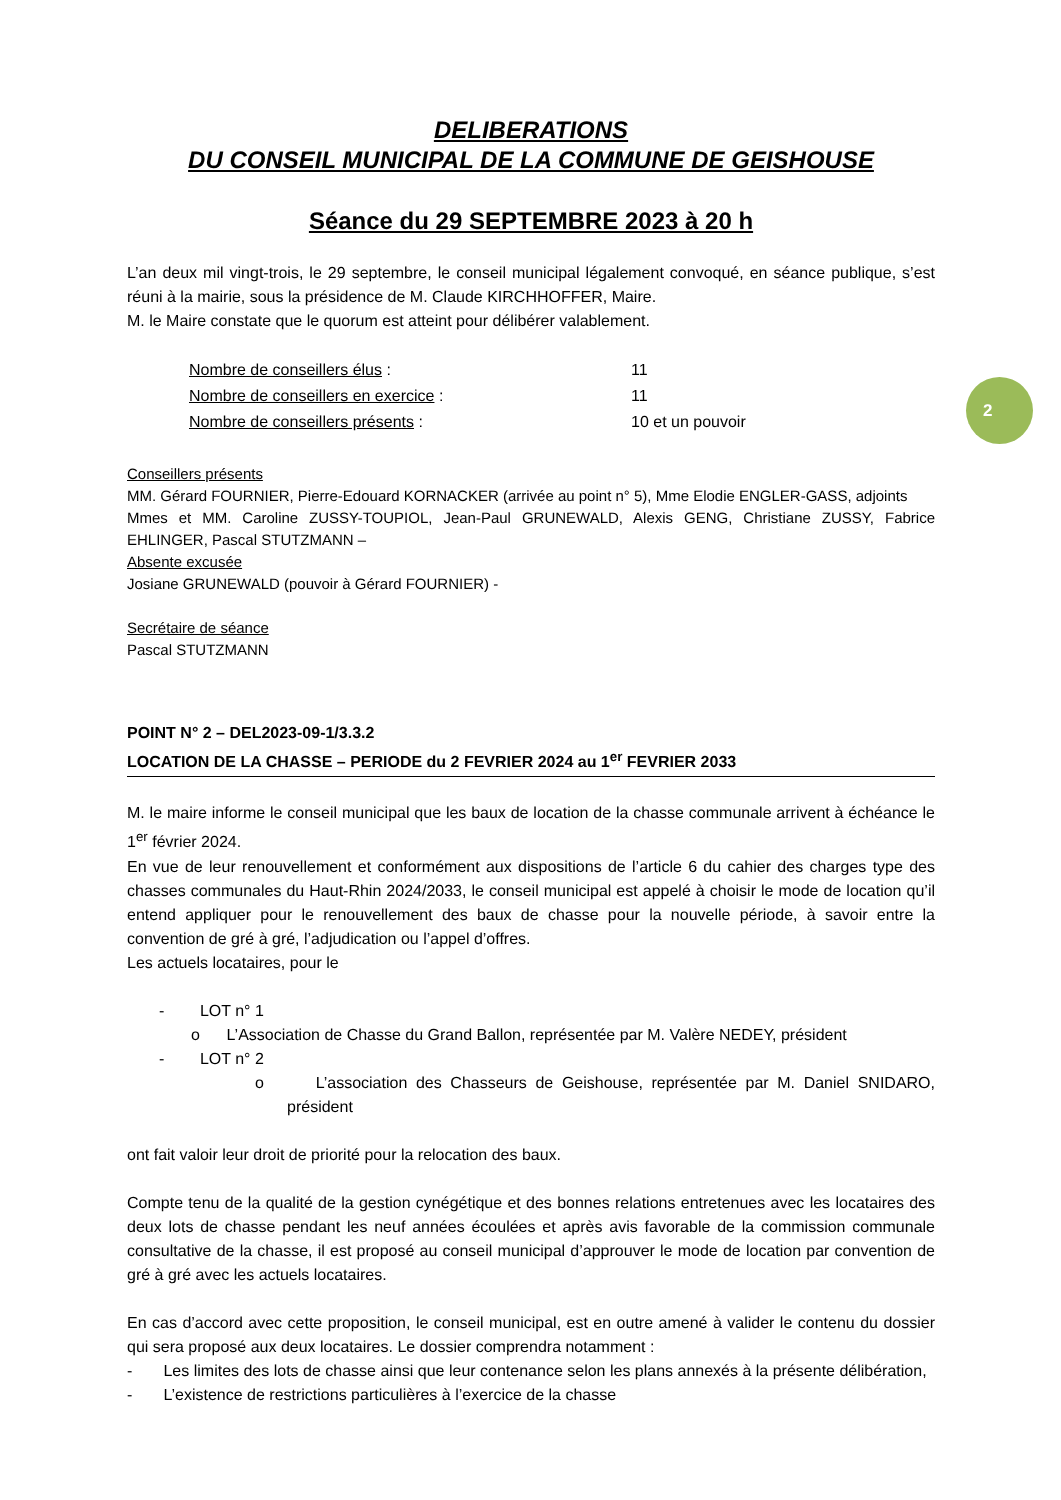2
DELIBERATIONS
DU CONSEIL MUNICIPAL DE LA COMMUNE DE GEISHOUSE
Séance du 29 SEPTEMBRE 2023 à 20 h
L’an deux mil vingt-trois, le 29 septembre, le conseil municipal légalement convoqué, en séance publique, s’est réuni à la mairie, sous la présidence de M. Claude KIRCHHOFFER, Maire.
M. le Maire constate que le quorum est atteint pour délibérer valablement.
| Nombre de conseillers élus : | 11 |
| Nombre de conseillers en exercice : | 11 |
| Nombre de conseillers présents : | 10 et un pouvoir |
Conseillers présents
MM. Gérard FOURNIER, Pierre-Edouard KORNACKER (arrivée au point n° 5), Mme Elodie ENGLER-GASS, adjoints
Mmes et MM. Caroline ZUSSY-TOUPIOL, Jean-Paul GRUNEWALD, Alexis GENG, Christiane ZUSSY, Fabrice EHLINGER, Pascal STUTZMANN –
Absente excusée
Josiane GRUNEWALD (pouvoir à Gérard FOURNIER) -
Secrétaire de séance
Pascal STUTZMANN
POINT N° 2 – DEL2023-09-1/3.3.2
LOCATION DE LA CHASSE – PERIODE du 2 FEVRIER 2024 au 1<sup>er</sup> FEVRIER 2033
M. le maire informe le conseil municipal que les baux de location de la chasse communale arrivent à échéance le 1<sup>er</sup> février 2024.
En vue de leur renouvellement et conformément aux dispositions de l’article 6 du cahier des charges type des chasses communales du Haut-Rhin 2024/2033, le conseil municipal est appelé à choisir le mode de location qu’il entend appliquer pour le renouvellement des baux de chasse pour la nouvelle période, à savoir entre la convention de gré à gré, l’adjudication ou l’appel d’offres.
Les actuels locataires, pour le
- LOT n° 1
o L’Association de Chasse du Grand Ballon, représentée par M. Valère NEDEY, président
- LOT n° 2
o L’association des Chasseurs de Geishouse, représentée par M. Daniel SNIDARO, président
ont fait valoir leur droit de priorité pour la relocation des baux.
Compte tenu de la qualité de la gestion cynégétique et des bonnes relations entretenues avec les locataires des deux lots de chasse pendant les neuf années écoulées et après avis favorable de la commission communale consultative de la chasse, il est proposé au conseil municipal d’approuver le mode de location par convention de gré à gré avec les actuels locataires.
En cas d’accord avec cette proposition, le conseil municipal, est en outre amené à valider le contenu du dossier qui sera proposé aux deux locataires. Le dossier comprendra notamment :
- Les limites des lots de chasse ainsi que leur contenance selon les plans annexés à la présente délibération,
- L’existence de restrictions particulières à l’exercice de la chasse